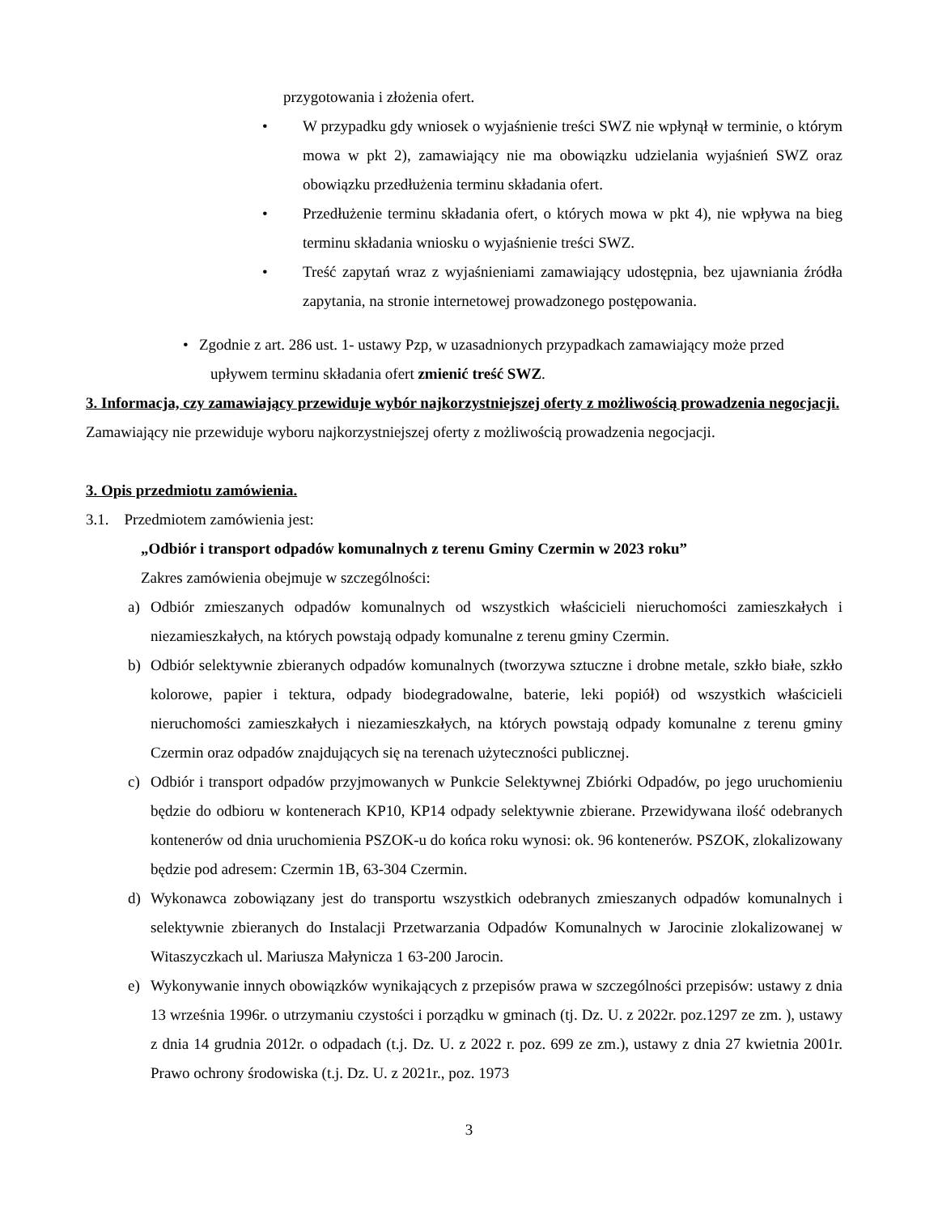przygotowania i złożenia ofert.
• W przypadku gdy wniosek o wyjaśnienie treści SWZ nie wpłynął w terminie, o którym mowa w pkt 2), zamawiający nie ma obowiązku udzielania wyjaśnień SWZ oraz obowiązku przedłużenia terminu składania ofert.
• Przedłużenie terminu składania ofert, o których mowa w pkt 4), nie wpływa na bieg terminu składania wniosku o wyjaśnienie treści SWZ.
• Treść zapytań wraz z wyjaśnieniami zamawiający udostępnia, bez ujawniania źródła zapytania, na stronie internetowej prowadzonego postępowania.
• Zgodnie z art. 286 ust. 1- ustawy Pzp, w uzasadnionych przypadkach zamawiający może przed
upływem terminu składania ofert zmienić treść SWZ.
3. Informacja, czy zamawiający przewiduje wybór najkorzystniejszej oferty z możliwością prowadzenia negocjacji.
Zamawiający nie przewiduje wyboru najkorzystniejszej oferty z możliwością prowadzenia negocjacji.
3. Opis przedmiotu zamówienia.
3.1. Przedmiotem zamówienia jest:
„Odbiór i transport odpadów komunalnych z terenu Gminy Czermin w 2023 roku”
Zakres zamówienia obejmuje w szczególności:
a) Odbiór zmieszanych odpadów komunalnych od wszystkich właścicieli nieruchomości zamieszkałych i niezamieszkałych, na których powstają odpady komunalne z terenu gminy Czermin.
b) Odbiór selektywnie zbieranych odpadów komunalnych (tworzywa sztuczne i drobne metale, szkło białe, szkło kolorowe, papier i tektura, odpady biodegradowalne, baterie, leki popiół) od wszystkich właścicieli nieruchomości zamieszkałych i niezamieszkałych, na których powstają odpady komunalne z terenu gminy Czermin oraz odpadów znajdujących się na terenach użyteczności publicznej.
c) Odbiór i transport odpadów przyjmowanych w Punkcie Selektywnej Zbiórki Odpadów, po jego uruchomieniu będzie do odbioru w kontenerach KP10, KP14 odpady selektywnie zbierane. Przewidywana ilość odebranych kontenerów od dnia uruchomienia PSZOK-u do końca roku wynosi: ok. 96 kontenerów. PSZOK, zlokalizowany będzie pod adresem: Czermin 1B, 63-304 Czermin.
d) Wykonawca zobowiązany jest do transportu wszystkich odebranych zmieszanych odpadów komunalnych i selektywnie zbieranych do Instalacji Przetwarzania Odpadów Komunalnych w Jarocinie zlokalizowanej w Witaszyczkach ul. Mariusza Małynicza 1 63-200 Jarocin.
e) Wykonywanie innych obowiązków wynikających z przepisów prawa w szczególności przepisów: ustawy z dnia 13 września 1996r. o utrzymaniu czystości i porządku w gminach (tj. Dz. U. z 2022r. poz.1297 ze zm. ), ustawy z dnia 14 grudnia 2012r. o odpadach (t.j. Dz. U. z 2022 r. poz. 699 ze zm.), ustawy z dnia 27 kwietnia 2001r. Prawo ochrony środowiska (t.j. Dz. U. z 2021r., poz. 1973
3